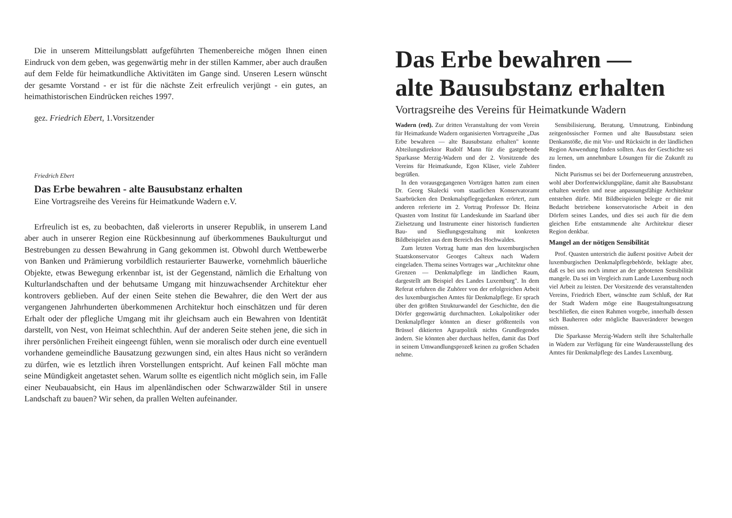Die in unserem Mitteilungsblatt aufgeführten Themenbereiche mögen Ihnen einen Eindruck von dem geben, was gegenwärtig mehr in der stillen Kammer, aber auch draußen auf dem Felde für heimatkundliche Aktivitäten im Gange sind. Unseren Lesern wünscht der gesamte Vorstand - er ist für die nächste Zeit erfreulich verjüngt - ein gutes, an heimathistorischen Eindrücken reiches 1997.
gez. Friedrich Ebert, 1.Vorsitzender
Friedrich Ebert
Das Erbe bewahren - alte Bausubstanz erhalten
Eine Vortragsreihe des Vereins für Heimatkunde Wadern e.V.
Erfreulich ist es, zu beobachten, daß vielerorts in unserer Republik, in unserem Land aber auch in unserer Region eine Rückbesinnung auf überkommenes Baukulturgut und Bestrebungen zu dessen Bewahrung in Gang gekommen ist. Obwohl durch Wettbewerbe von Banken und Prämierung vorbildlich restaurierter Bauwerke, vornehmlich bäuerliche Objekte, etwas Bewegung erkennbar ist, ist der Gegenstand, nämlich die Erhaltung von Kulturlandschaften und der behutsame Umgang mit hinzuwachsender Architektur eher kontrovers geblieben. Auf der einen Seite stehen die Bewahrer, die den Wert der aus vergangenen Jahrhunderten überkommenen Architektur hoch einschätzen und für deren Erhalt oder der pflegliche Umgang mit ihr gleichsam auch ein Bewahren von Identität darstellt, von Nest, von Heimat schlechthin. Auf der anderen Seite stehen jene, die sich in ihrer persönlichen Freiheit eingeengt fühlen, wenn sie moralisch oder durch eine eventuell vorhandene gemeindliche Bausatzung gezwungen sind, ein altes Haus nicht so verändern zu dürfen, wie es letztlich ihren Vorstellungen entspricht. Auf keinen Fall möchte man seine Mündigkeit angetastet sehen. Warum sollte es eigentlich nicht möglich sein, im Falle einer Neubauabsicht, ein Haus im alpenländischen oder Schwarzwälder Stil in unsere Landschaft zu bauen? Wir sehen, da prallen Welten aufeinander.
Das Erbe bewahren —
alte Bausubstanz erhalten
Vortragsreihe des Vereins für Heimatkunde Wadern
Wadern (red). Zur dritten Veranstaltung der vom Verein für Heimatkunde Wadern organisierten Vortragsreihe „Das Erbe bewahren — alte Bausubstanz erhalten" konnte Abteilungsdirektor Rudolf Mann für die gastgebende Sparkasse Merzig-Wadern und der 2. Vorsitzende des Vereins für Heimatkunde, Egon Kläser, viele Zuhörer begrüßen.
In den vorausgegangenen Vorträgen hatten zum einen Dr. Georg Skalecki vom staatlichen Konservatoramt Saarbrücken den Denkmalspflegegedanken erörtert, zum anderen referierte im 2. Vortrag Professor Dr. Heinz Quasten vom Institut für Landeskunde im Saarland über Zielsetzung und Instrumente einer historisch fundierten Bau- und Siedlungsgestaltung mit konkreten Bildbeispielen aus dem Bereich des Hochwaldes.
Zum letzten Vortrag hatte man den luxemburgischen Staatskonservator Georges Calteux nach Wadern eingeladen. Thema seines Vortrages war „Architektur ohne Grenzen — Denkmalpflege im ländlichen Raum, dargestellt am Beispiel des Landes Luxemburg". In dem Referat erfuhren die Zuhörer von der erfolgreichen Arbeit des luxemburgischen Amtes für Denkmalpflege. Er sprach über den größten Strukturwandel der Geschichte, den die Dörfer gegenwärtig durchmachten. Lokalpolitiker oder Denkmalpfleger könnten an dieser größtenteils von Brüssel diktierten Agrarpolitik nichts Grundlegendes ändern. Sie könnten aber durchaus helfen, damit das Dorf in seinem Umwandlungsprozeß keinen zu großen Schaden nehme.
Sensibilisierung, Beratung, Umnutzung, Einbindung zeitgenössischer Formen und alte Bausubstanz seien Denkanstöße, die mit Vor- und Rücksicht in der ländlichen Region Anwendung finden sollten. Aus der Geschichte sei zu lernen, um annehmbare Lösungen für die Zukunft zu finden.
Nicht Purismus sei bei der Dorferneuerung anzustreben, wohl aber Dorfentwicklungspläne, damit alte Bausubstanz erhalten werden und neue anpassungsfähige Architektur entstehen dürfe. Mit Bildbeispielen belegte er die mit Bedacht betriebene konservatorische Arbeit in den Dörfern seines Landes, und dies sei auch für die dem gleichen Erbe entstammende alte Architektur dieser Region denkbar.
Mangel an der nötigen Sensibilität
Prof. Quasten unterstrich die äußerst positive Arbeit der luxemburgischen Denkmalpflegebehörde, beklagte aber, daß es bei uns noch immer an der gebotenen Sensibilität mangele. Da sei im Vergleich zum Lande Luxemburg noch viel Arbeit zu leisten. Der Vorsitzende des veranstaltenden Vereins, Friedrich Ebert, wünschte zum Schluß, der Rat der Stadt Wadern möge eine Baugestaltungssatzung beschließen, die einen Rahmen vorgebe, innerhalb dessen sich Bauherren oder mögliche Bauveränderer bewegen müssen.
Die Sparkasse Merzig-Wadern stellt ihre Schalterhalle in Wadern zur Verfügung für eine Wanderausstellung des Amtes für Denkmalpflege des Landes Luxemburg.